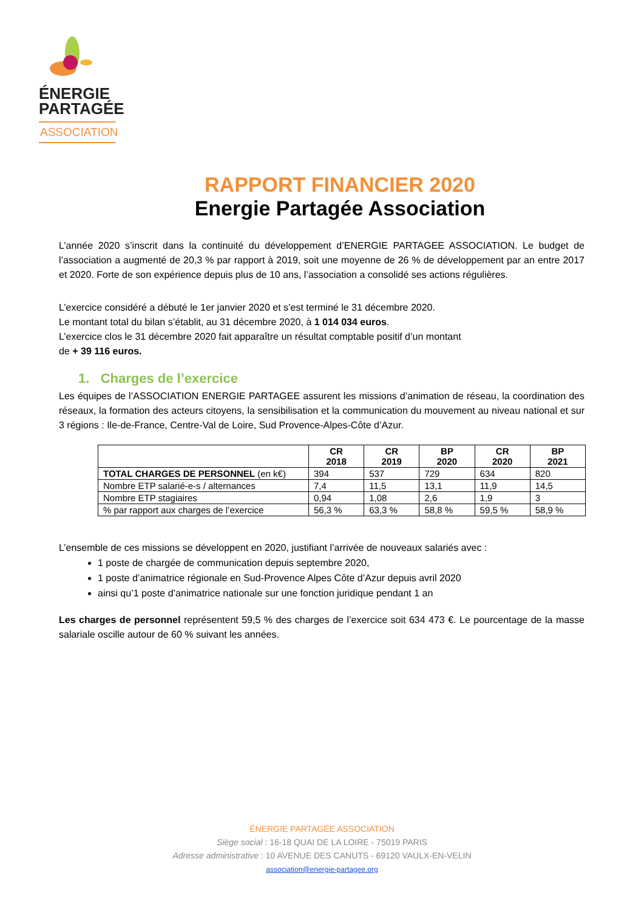ÉNERGIE
PARTAGÉE
ASSOCIATION
RAPPORT FINANCIER 2020
Energie Partagée Association
L’année 2020 s’inscrit dans la continuité du développement d’ENERGIE PARTAGEE ASSOCIATION. Le budget de l’association a augmenté de 20,3 % par rapport à 2019, soit une moyenne de 26 % de développement par an entre 2017 et 2020. Forte de son expérience depuis plus de 10 ans, l’association a consolidé ses actions régulières.
L’exercice considéré a débuté le 1er janvier 2020 et s’est terminé le 31 décembre 2020.
Le montant total du bilan s’établit, au 31 décembre 2020, à 1 014 034 euros.
L’exercice clos le 31 décembre 2020 fait apparaître un résultat comptable positif d’un montant
de + 39 116 euros.
1. Charges de l’exercice
Les équipes de l’ASSOCIATION ENERGIE PARTAGEE assurent les missions d’animation de réseau, la coordination des réseaux, la formation des acteurs citoyens, la sensibilisation et la communication du mouvement au niveau national et sur 3 régions : Ile-de-France, Centre-Val de Loire, Sud Provence-Alpes-Côte d’Azur.
| | CR 2018 | CR 2019 | BP 2020 | CR 2020 | BP 2021 |
| --- | --- | --- | --- | --- | --- |
| TOTAL CHARGES DE PERSONNEL (en k€) | 394 | 537 | 729 | 634 | 820 |
| Nombre ETP salarié-e-s / alternances | 7,4 | 11,5 | 13,1 | 11,9 | 14,5 |
| Nombre ETP stagiaires | 0,94 | 1,08 | 2,6 | 1,9 | 3 |
| % par rapport aux charges de l’exercice | 56,3 % | 63,3 % | 58,8 % | 59,5 % | 58,9 % |
L’ensemble de ces missions se développent en 2020, justifiant l’arrivée de nouveaux salariés avec :
1 poste de chargée de communication depuis septembre 2020,
1 poste d’animatrice régionale en Sud-Provence Alpes Côte d’Azur depuis avril 2020
ainsi qu’1 poste d’animatrice nationale sur une fonction juridique pendant 1 an
Les charges de personnel représentent 59,5 % des charges de l’exercice soit 634 473 €. Le pourcentage de la masse salariale oscille autour de 60 % suivant les années.
ÉNERGIE PARTAGÉE ASSOCIATION
Siège social : 16-18 QUAI DE LA LOIRE - 75019 PARIS
Adresse administrative : 10 AVENUE DES CANUTS - 69120 VAULX-EN-VELIN
association@energie-partagee.org